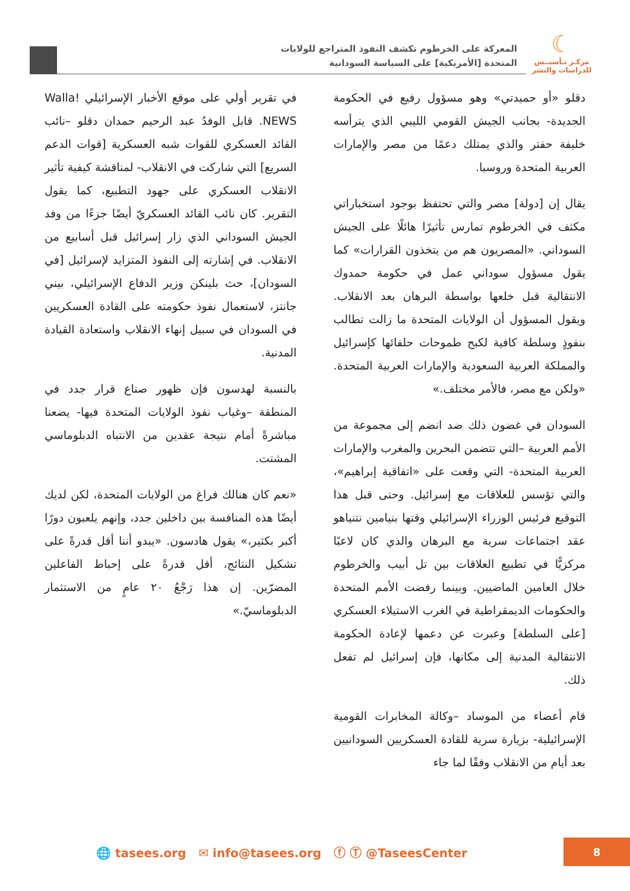☾
مركـز تـأسيــس
للدراسات والنشر
المعركة على الخرطوم تكشف النفوذ المتراجع للولايات
المتحدة [الأمريكية] على السياسة السودانية
دقلو «أو حميدتي» وهو مسؤول رفيع في الحكومة الجديدة- بجانب الجيش القومي الليبي الذي يترأسه خليفة حفتر والذي يمتلك دعمًا من مصر والإمارات العربية المتحدة وروسيا.
يقال إن [دولة] مصر والتي تحتفظ بوجود استخباراتي مكثف في الخرطوم تمارس تأثيرًا هائلًا على الجيش السوداني. «المصريون هم من يتخذون القرارات» كما يقول مسؤول سوداني عمل في حكومة حمدوك الانتقالية قبل خلعها بواسطة البرهان بعد الانقلاب. ويقول المسؤول أن الولايات المتحدة ما زالت تطالب بنفوذٍ وسلطة كافية لكبح طموحات حلفائها كإسرائيل والمملكة العربية السعودية والإمارات العربية المتحدة. «ولكن مع مصر، فالأمر مختلف.»
السودان في غضون ذلك ضد انضم إلى مجموعة من الأمم العربية –التي تتضمن البحرين والمغرب والإمارات العربية المتحدة- التي وقعت على «اتفاقية إبراهيم»، والتي تؤسس للعلاقات مع إسرائيل. وحتى قبل هذا التوقيع فرئيس الوزراء الإسرائيلي وقتها بنيامين نتنياهو عقد اجتماعات سرية مع البرهان والذي كان لاعبًا مركزيًّا في تطبيع العلاقات بين تل أبيب والخرطوم خلال العامين الماضيين. وبينما رفضت الأمم المتحدة والحكومات الديمقراطية في الغرب الاستيلاء العسكري [على السلطة] وعبرت عن دعمها لإعادة الحكومة الانتقالية المدنية إلى مكانها، فإن إسرائيل لم تفعل ذلك.
قام أعضاء من الموساد –وكالة المخابرات القومية الإسرائيلية- بزيارة سرية للقادة العسكريين السودانيين بعد أيام من الانقلاب وفقًا لما جاء
في تقرير أولي على موقع الأخبار الإسرائيلي Walla! NEWS. قابل الوفدُ عبد الرحيم حمدان دقلو –نائب القائد العسكري للقوات شبه العسكرية [قوات الدعم السريع] التي شاركت في الانقلاب- لمناقشة كيفية تأثير الانقلاب العسكري على جهود التطبيع، كما يقول التقرير. كان نائب القائد العسكريّ أيضًا جزءًا من وفد الجيش السوداني الذي زار إسرائيل قبل أسابيع من الانقلاب. في إشارته إلى النفوذ المتزايد لإسرائيل [في السودان]، حث بلينكن وزير الدفاع الإسرائيلي، بيني جانتز، لاستعمال نفوذ حكومته على القادة العسكريين في السودان في سبيل إنهاء الانقلاب واستعادة القيادة المدنية.
بالنسبة لهدسون فإن ظهور صناع قرار جدد في المنطقة –وغياب نفوذ الولايات المتحدة فيها- يضعنا مباشرةً أمام نتيجة عقدين من الانتباه الدبلوماسي المشتت.
«نعم كان هنالك فراغ من الولايات المتحدة، لكن لديك أيضًا هذه المنافسة بين داخلين جدد، وإنهم يلعبون دورًا أكبر بكثير،» يقول هادسون. «يبدو أننا أقل قدرةً على تشكيل النتائج، أقل قدرةً على إحباط الفاعلين المضرّين. إن هذا رَجْعُ ٢٠ عامٍ من الاستثمار الدبلوماسيّ.»
🌐 tasees.org ✉ info@tasees.org ⓕ Ⓣ @TaseesCenter
8